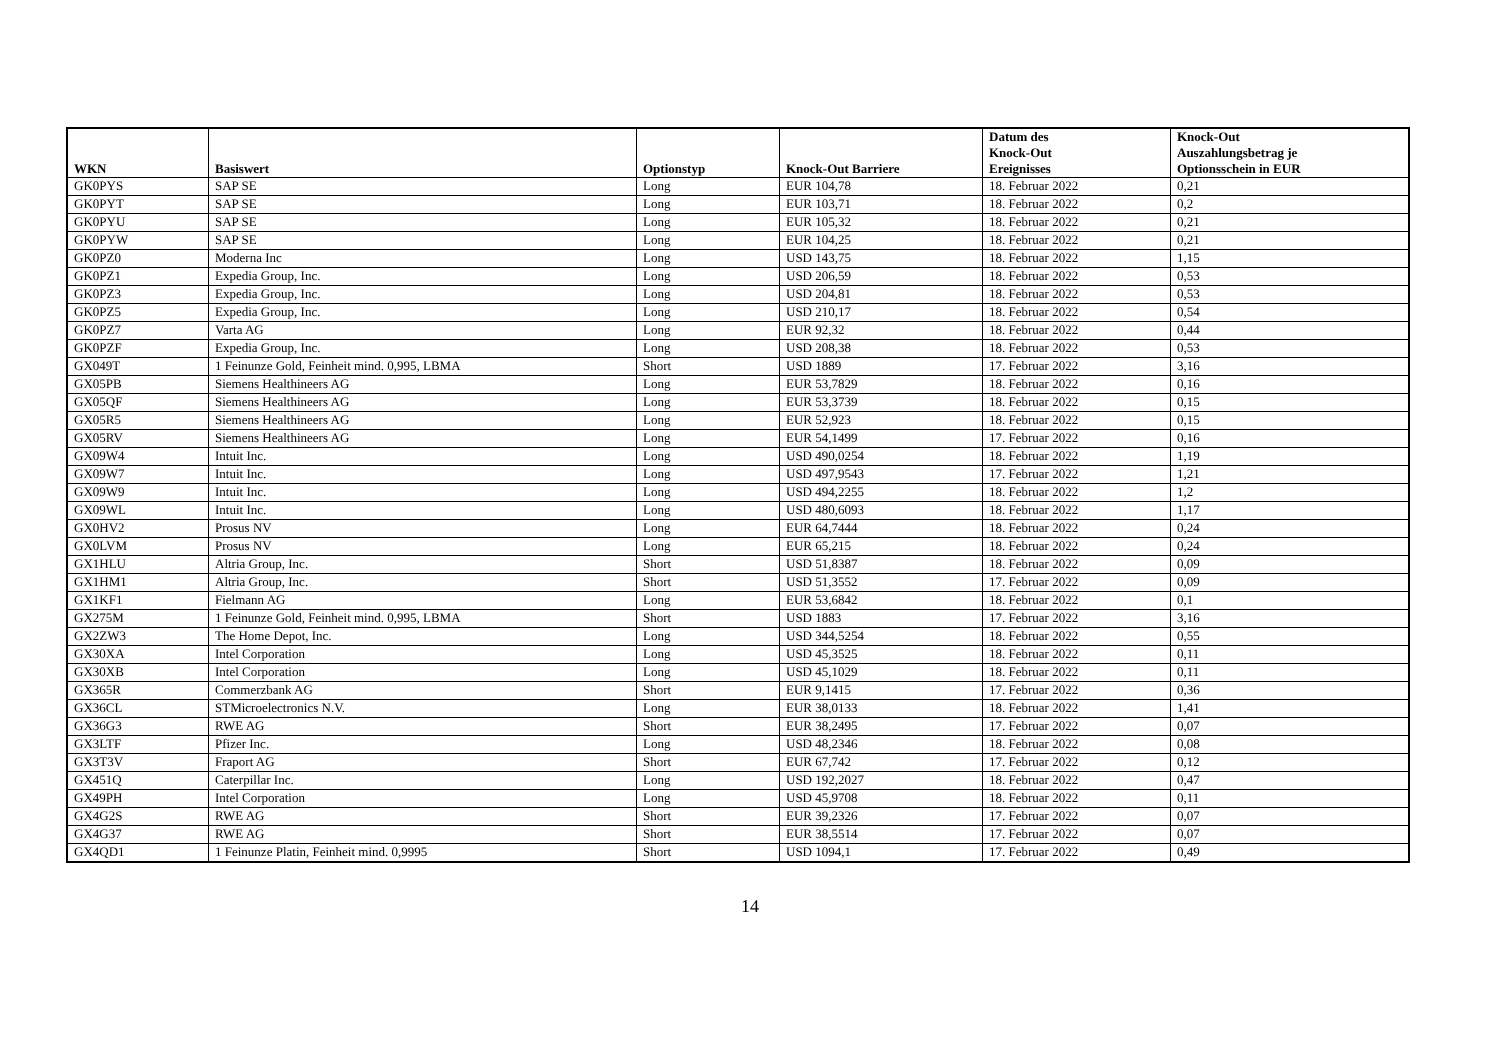| WKN | Basiswert | Optionstyp | Knock-Out Barriere | Datum des Knock-Out Ereignisses | Knock-Out Auszahlungsbetrag je Optionsschein in EUR |
| --- | --- | --- | --- | --- | --- |
| GK0PYS | SAP SE | Long | EUR 104,78 | 18. Februar 2022 | 0,21 |
| GK0PYT | SAP SE | Long | EUR 103,71 | 18. Februar 2022 | 0,2 |
| GK0PYU | SAP SE | Long | EUR 105,32 | 18. Februar 2022 | 0,21 |
| GK0PYW | SAP SE | Long | EUR 104,25 | 18. Februar 2022 | 0,21 |
| GK0PZ0 | Moderna Inc | Long | USD 143,75 | 18. Februar 2022 | 1,15 |
| GK0PZ1 | Expedia Group, Inc. | Long | USD 206,59 | 18. Februar 2022 | 0,53 |
| GK0PZ3 | Expedia Group, Inc. | Long | USD 204,81 | 18. Februar 2022 | 0,53 |
| GK0PZ5 | Expedia Group, Inc. | Long | USD 210,17 | 18. Februar 2022 | 0,54 |
| GK0PZ7 | Varta AG | Long | EUR 92,32 | 18. Februar 2022 | 0,44 |
| GK0PZF | Expedia Group, Inc. | Long | USD 208,38 | 18. Februar 2022 | 0,53 |
| GX049T | 1 Feinunze Gold, Feinheit mind. 0,995, LBMA | Short | USD 1889 | 17. Februar 2022 | 3,16 |
| GX05PB | Siemens Healthineers AG | Long | EUR 53,7829 | 18. Februar 2022 | 0,16 |
| GX05QF | Siemens Healthineers AG | Long | EUR 53,3739 | 18. Februar 2022 | 0,15 |
| GX05R5 | Siemens Healthineers AG | Long | EUR 52,923 | 18. Februar 2022 | 0,15 |
| GX05RV | Siemens Healthineers AG | Long | EUR 54,1499 | 17. Februar 2022 | 0,16 |
| GX09W4 | Intuit Inc. | Long | USD 490,0254 | 18. Februar 2022 | 1,19 |
| GX09W7 | Intuit Inc. | Long | USD 497,9543 | 17. Februar 2022 | 1,21 |
| GX09W9 | Intuit Inc. | Long | USD 494,2255 | 18. Februar 2022 | 1,2 |
| GX09WL | Intuit Inc. | Long | USD 480,6093 | 18. Februar 2022 | 1,17 |
| GX0HV2 | Prosus NV | Long | EUR 64,7444 | 18. Februar 2022 | 0,24 |
| GX0LVM | Prosus NV | Long | EUR 65,215 | 18. Februar 2022 | 0,24 |
| GX1HLU | Altria Group, Inc. | Short | USD 51,8387 | 18. Februar 2022 | 0,09 |
| GX1HM1 | Altria Group, Inc. | Short | USD 51,3552 | 17. Februar 2022 | 0,09 |
| GX1KF1 | Fielmann AG | Long | EUR 53,6842 | 18. Februar 2022 | 0,1 |
| GX275M | 1 Feinunze Gold, Feinheit mind. 0,995, LBMA | Short | USD 1883 | 17. Februar 2022 | 3,16 |
| GX2ZW3 | The Home Depot, Inc. | Long | USD 344,5254 | 18. Februar 2022 | 0,55 |
| GX30XA | Intel Corporation | Long | USD 45,3525 | 18. Februar 2022 | 0,11 |
| GX30XB | Intel Corporation | Long | USD 45,1029 | 18. Februar 2022 | 0,11 |
| GX365R | Commerzbank AG | Short | EUR 9,1415 | 17. Februar 2022 | 0,36 |
| GX36CL | STMicroelectronics N.V. | Long | EUR 38,0133 | 18. Februar 2022 | 1,41 |
| GX36G3 | RWE AG | Short | EUR 38,2495 | 17. Februar 2022 | 0,07 |
| GX3LTF | Pfizer Inc. | Long | USD 48,2346 | 18. Februar 2022 | 0,08 |
| GX3T3V | Fraport AG | Short | EUR 67,742 | 17. Februar 2022 | 0,12 |
| GX451Q | Caterpillar Inc. | Long | USD 192,2027 | 18. Februar 2022 | 0,47 |
| GX49PH | Intel Corporation | Long | USD 45,9708 | 18. Februar 2022 | 0,11 |
| GX4G2S | RWE AG | Short | EUR 39,2326 | 17. Februar 2022 | 0,07 |
| GX4G37 | RWE AG | Short | EUR 38,5514 | 17. Februar 2022 | 0,07 |
| GX4QD1 | 1 Feinunze Platin, Feinheit mind. 0,9995 | Short | USD 1094,1 | 17. Februar 2022 | 0,49 |
14